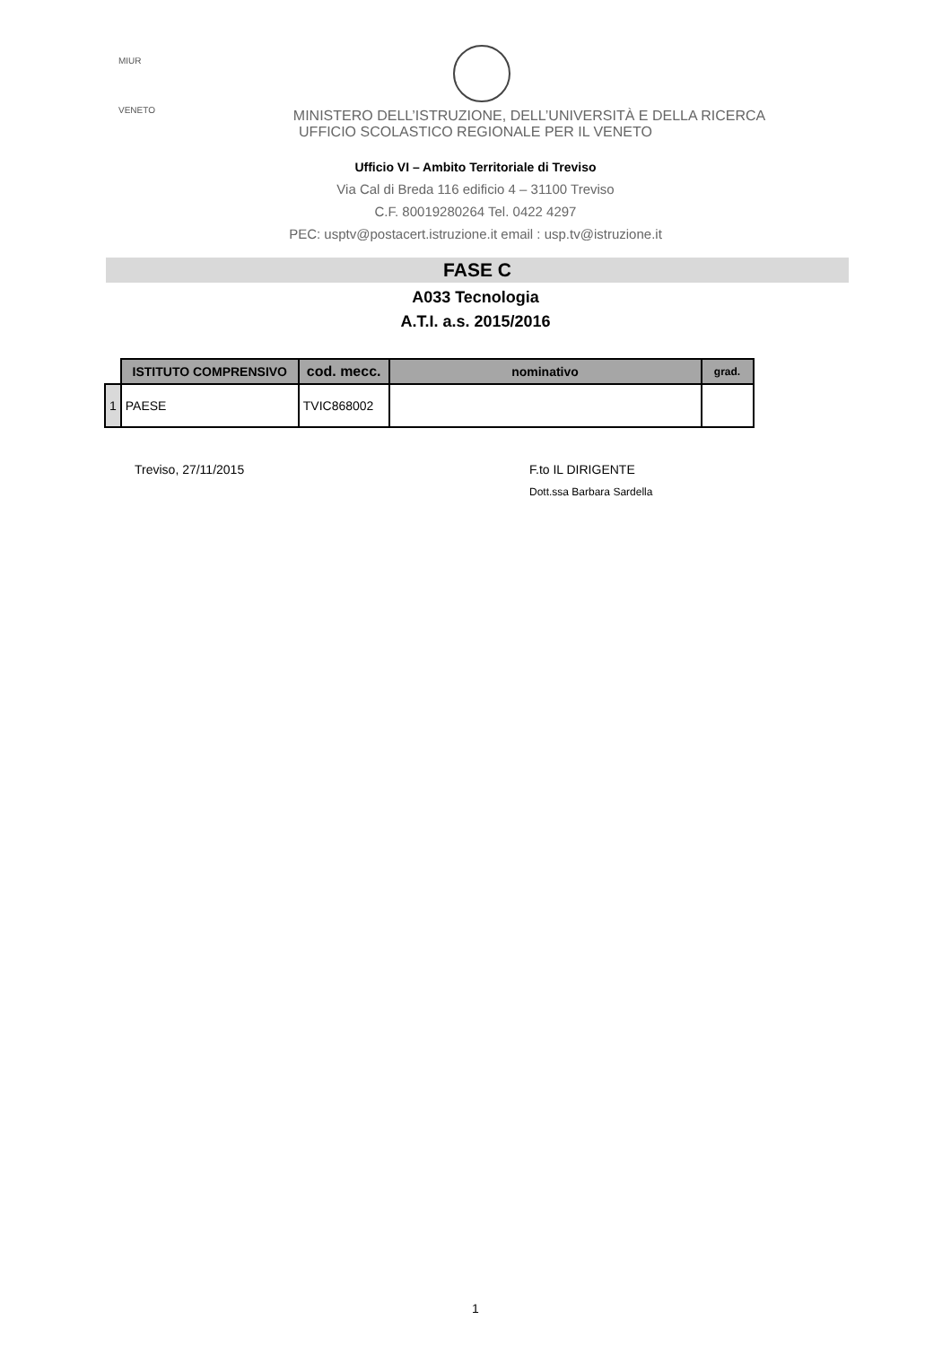MIUR
VENETO
MINISTERO DELL’ISTRUZIONE, DELL’UNIVERSITÀ E DELLA RICERCA
UFFICIO SCOLASTICO REGIONALE PER IL VENETO
Ufficio VI – Ambito Territoriale di Treviso
Via Cal di Breda 116 edificio 4 – 31100 Treviso
C.F. 80019280264 Tel. 0422 4297
PEC: usptv@postacert.istruzione.it email : usp.tv@istruzione.it
FASE C
A033 Tecnologia
A.T.I. a.s. 2015/2016
| | ISTITUTO COMPRENSIVO | cod. mecc. | nominativo | grad. |
| --- | --- | --- | --- | --- |
| 1 | PAESE | TVIC868002 | | |
Treviso, 27/11/2015 F.to IL DIRIGENTE
Dott.ssa Barbara Sardella
1